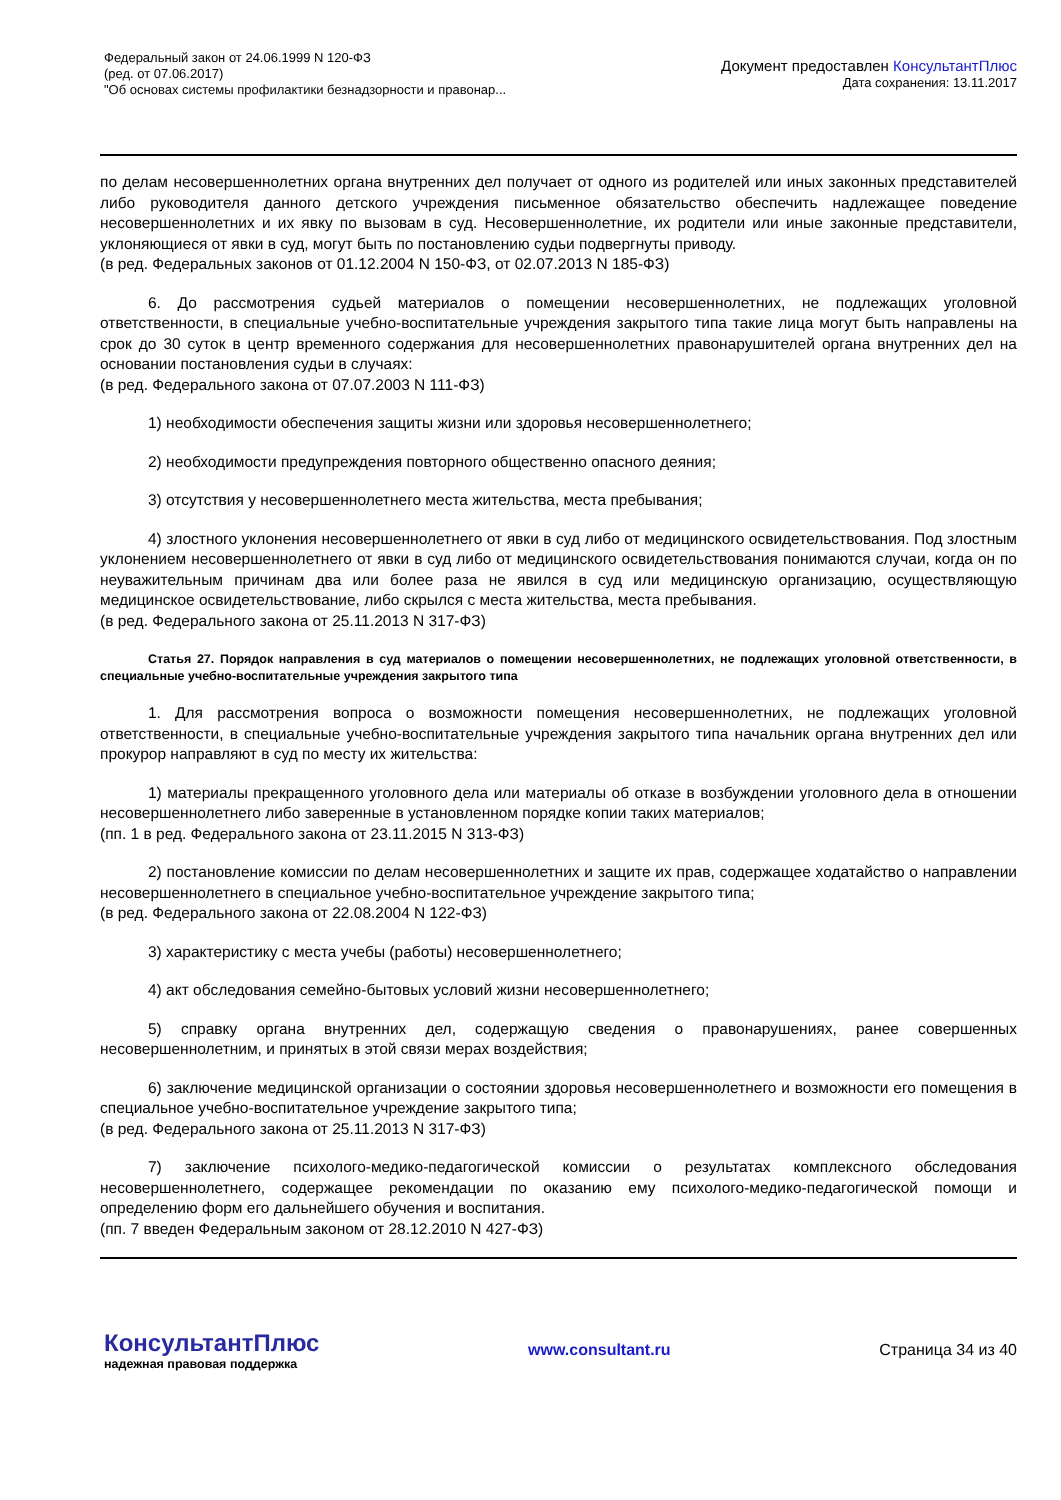Федеральный закон от 24.06.1999 N 120-ФЗ
(ред. от 07.06.2017)
"Об основах системы профилактики безнадзорности и правонар...
Документ предоставлен КонсультантПлюс
Дата сохранения: 13.11.2017
по делам несовершеннолетних органа внутренних дел получает от одного из родителей или иных законных представителей либо руководителя данного детского учреждения письменное обязательство обеспечить надлежащее поведение несовершеннолетних и их явку по вызовам в суд. Несовершеннолетние, их родители или иные законные представители, уклоняющиеся от явки в суд, могут быть по постановлению судьи подвергнуты приводу.
(в ред. Федеральных законов от 01.12.2004 N 150-ФЗ, от 02.07.2013 N 185-ФЗ)
6. До рассмотрения судьей материалов о помещении несовершеннолетних, не подлежащих уголовной ответственности, в специальные учебно-воспитательные учреждения закрытого типа такие лица могут быть направлены на срок до 30 суток в центр временного содержания для несовершеннолетних правонарушителей органа внутренних дел на основании постановления судьи в случаях:
(в ред. Федерального закона от 07.07.2003 N 111-ФЗ)
1) необходимости обеспечения защиты жизни или здоровья несовершеннолетнего;
2) необходимости предупреждения повторного общественно опасного деяния;
3) отсутствия у несовершеннолетнего места жительства, места пребывания;
4) злостного уклонения несовершеннолетнего от явки в суд либо от медицинского освидетельствования. Под злостным уклонением несовершеннолетнего от явки в суд либо от медицинского освидетельствования понимаются случаи, когда он по неуважительным причинам два или более раза не явился в суд или медицинскую организацию, осуществляющую медицинское освидетельствование, либо скрылся с места жительства, места пребывания.
(в ред. Федерального закона от 25.11.2013 N 317-ФЗ)
Статья 27. Порядок направления в суд материалов о помещении несовершеннолетних, не подлежащих уголовной ответственности, в специальные учебно-воспитательные учреждения закрытого типа
1. Для рассмотрения вопроса о возможности помещения несовершеннолетних, не подлежащих уголовной ответственности, в специальные учебно-воспитательные учреждения закрытого типа начальник органа внутренних дел или прокурор направляют в суд по месту их жительства:
1) материалы прекращенного уголовного дела или материалы об отказе в возбуждении уголовного дела в отношении несовершеннолетнего либо заверенные в установленном порядке копии таких материалов;
(пп. 1 в ред. Федерального закона от 23.11.2015 N 313-ФЗ)
2) постановление комиссии по делам несовершеннолетних и защите их прав, содержащее ходатайство о направлении несовершеннолетнего в специальное учебно-воспитательное учреждение закрытого типа;
(в ред. Федерального закона от 22.08.2004 N 122-ФЗ)
3) характеристику с места учебы (работы) несовершеннолетнего;
4) акт обследования семейно-бытовых условий жизни несовершеннолетнего;
5) справку органа внутренних дел, содержащую сведения о правонарушениях, ранее совершенных несовершеннолетним, и принятых в этой связи мерах воздействия;
6) заключение медицинской организации о состоянии здоровья несовершеннолетнего и возможности его помещения в специальное учебно-воспитательное учреждение закрытого типа;
(в ред. Федерального закона от 25.11.2013 N 317-ФЗ)
7) заключение психолого-медико-педагогической комиссии о результатах комплексного обследования несовершеннолетнего, содержащее рекомендации по оказанию ему психолого-медико-педагогической помощи и определению форм его дальнейшего обучения и воспитания.
(пп. 7 введен Федеральным законом от 28.12.2010 N 427-ФЗ)
КонсультантПлюс
надежная правовая поддержка
www.consultant.ru
Страница 34 из 40